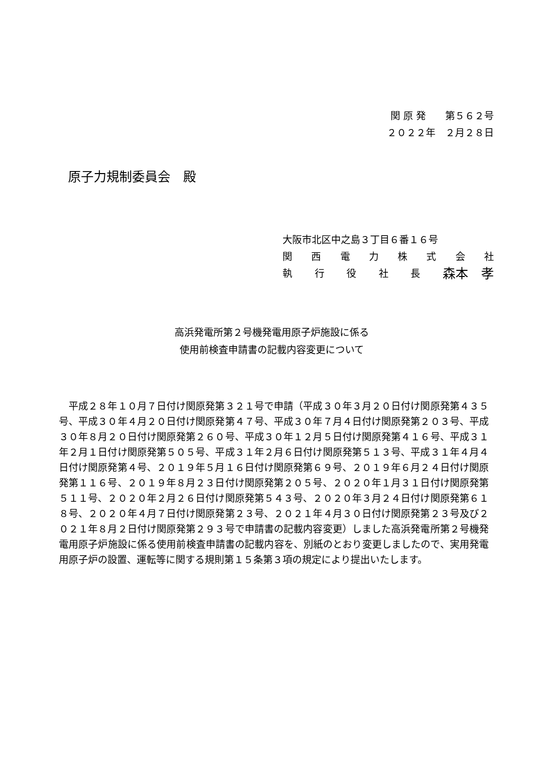関 原 発　　第５６２号
２０２２年　２月２８日
原子力規制委員会　殿
大阪市北区中之島３丁目６番１６号
関西電力株式会社
執行役社長 森本　孝
高浜発電所第２号機発電用原子炉施設に係る
使用前検査申請書の記載内容変更について
　平成２８年１０月７日付け関原発第３２１号で申請（平成３０年３月２０日付け関原発第４３５号、平成３０年４月２０日付け関原発第４７号、平成３０年７月４日付け関原発第２０３号、平成３０年８月２０日付け関原発第２６０号、平成３０年１２月５日付け関原発第４１６号、平成３１年２月１日付け関原発第５０５号、平成３１年２月６日付け関原発第５１３号、平成３１年４月４日付け関原発第４号、２０１９年５月１６日付け関原発第６９号、２０１９年６月２４日付け関原発第１１６号、２０１９年８月２３日付け関原発第２０５号、２０２０年１月３１日付け関原発第５１１号、２０２０年２月２６日付け関原発第５４３号、２０２０年３月２４日付け関原発第６１８号、２０２０年４月７日付け関原発第２３号、２０２１年４月３０日付け関原発第２３号及び２０２１年８月２日付け関原発第２９３号で申請書の記載内容変更）しました高浜発電所第２号機発電用原子炉施設に係る使用前検査申請書の記載内容を、別紙のとおり変更しましたので、実用発電用原子炉の設置、運転等に関する規則第１５条第３項の規定により提出いたします。